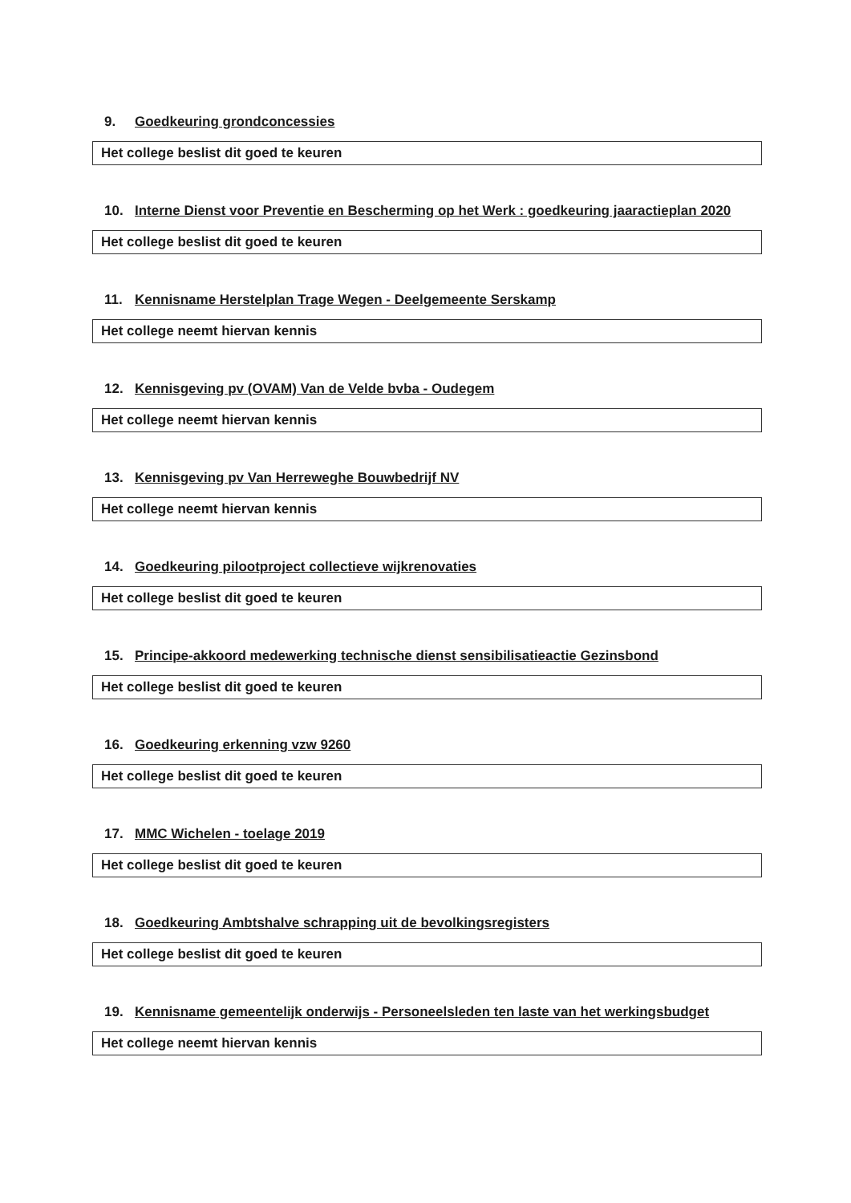9. Goedkeuring grondconcessies
Het college beslist dit goed te keuren
10. Interne Dienst voor Preventie en Bescherming op het Werk : goedkeuring jaaractieplan 2020
Het college beslist dit goed te keuren
11. Kennisname Herstelplan Trage Wegen - Deelgemeente Serskamp
Het college neemt hiervan kennis
12. Kennisgeving pv (OVAM) Van de Velde bvba - Oudegem
Het college neemt hiervan kennis
13. Kennisgeving pv Van Herreweghe Bouwbedrijf NV
Het college neemt hiervan kennis
14. Goedkeuring pilootproject collectieve wijkrenovaties
Het college beslist dit goed te keuren
15. Principe-akkoord medewerking technische dienst sensibilisatieactie Gezinsbond
Het college beslist dit goed te keuren
16. Goedkeuring erkenning vzw 9260
Het college beslist dit goed te keuren
17. MMC Wichelen - toelage 2019
Het college beslist dit goed te keuren
18. Goedkeuring Ambtshalve schrapping uit de bevolkingsregisters
Het college beslist dit goed te keuren
19. Kennisname gemeentelijk onderwijs - Personeelsleden ten laste van het werkingsbudget
Het college neemt hiervan kennis